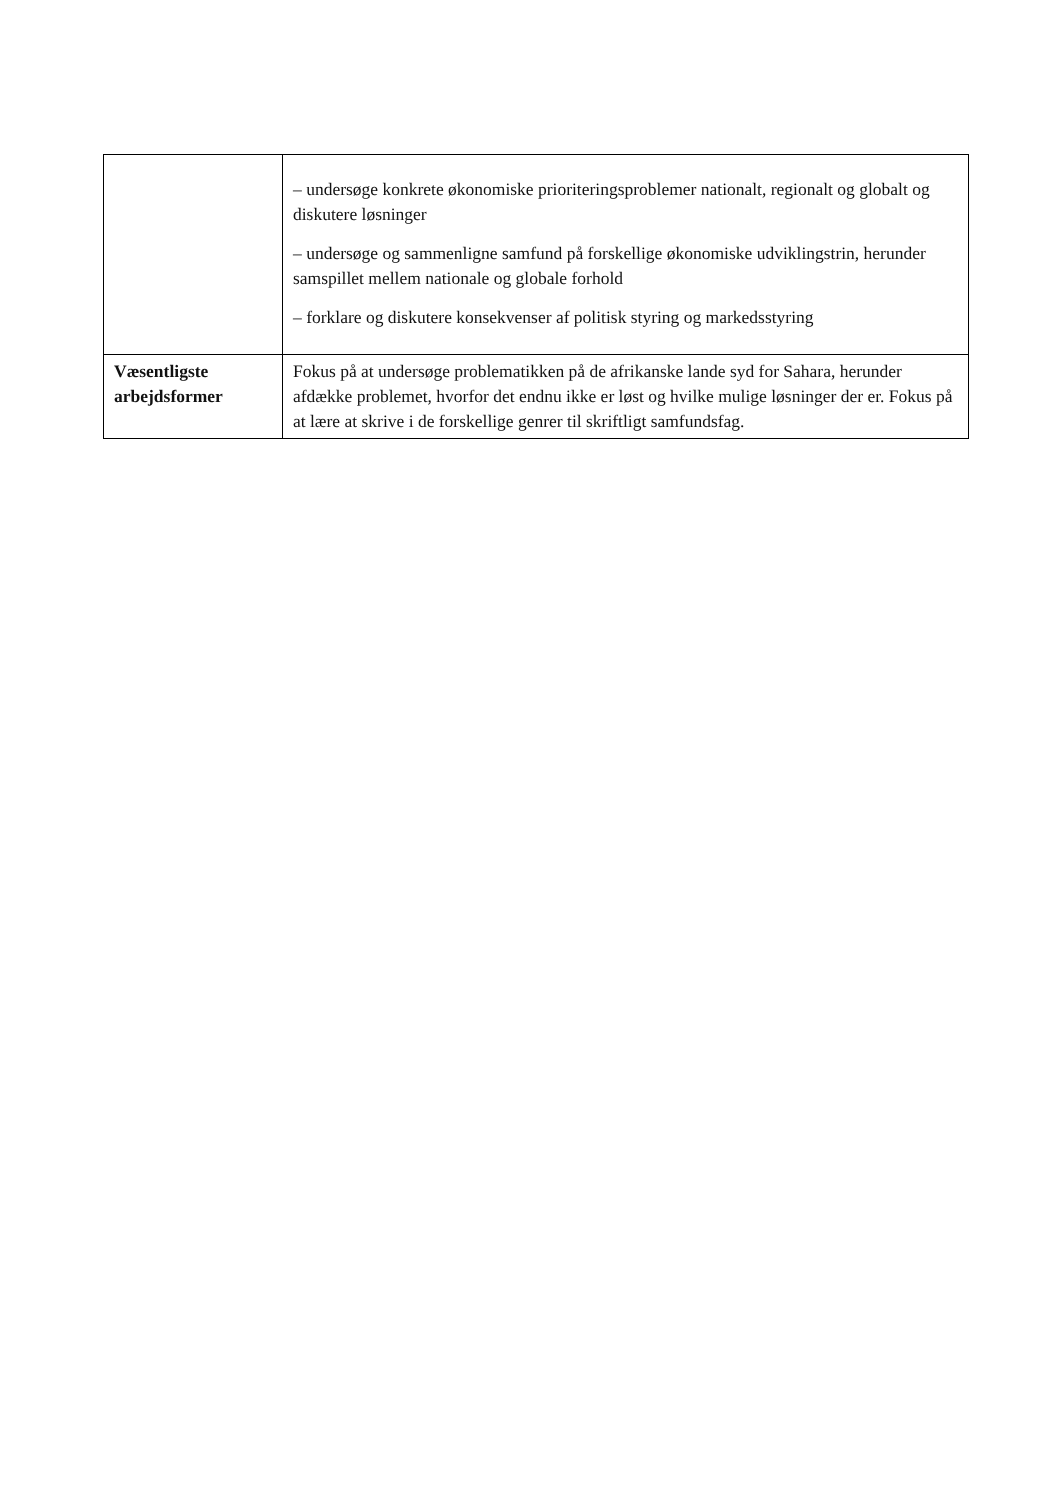| | – undersøge konkrete økonomiske prioriteringsproblemer nationalt, regionalt og globalt og diskutere løsninger – undersøge og sammenligne samfund på forskellige økonomiske udviklingstrin, herunder samspillet mellem nationale og globale forhold – forklare og diskutere konsekvenser af politisk styring og markedsstyring |
| Væsentligste arbejdsformer | Fokus på at undersøge problematikken på de afrikanske lande syd for Sahara, herunder afdække problemet, hvorfor det endnu ikke er løst og hvilke mulige løsninger der er. Fokus på at lære at skrive i de forskellige genrer til skriftligt samfundsfag. |